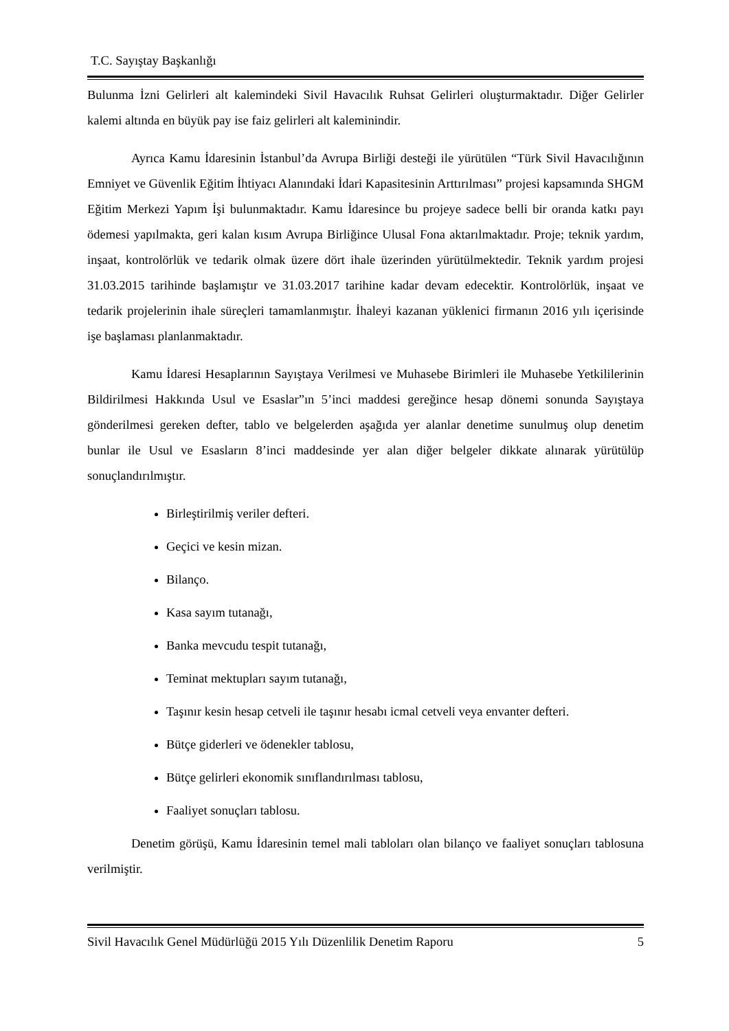T.C. Sayıştay Başkanlığı
Bulunma İzni Gelirleri alt kalemindeki Sivil Havacılık Ruhsat Gelirleri oluşturmaktadır. Diğer Gelirler kalemi altında en büyük pay ise faiz gelirleri alt kaleminindir.
Ayrıca Kamu İdaresinin İstanbul’da Avrupa Birliği desteği ile yürütülen “Türk Sivil Havacılığının Emniyet ve Güvenlik Eğitim İhtiyacı Alanındaki İdari Kapasitesinin Arttırılması” projesi kapsamında SHGM Eğitim Merkezi Yapım İşi bulunmaktadır. Kamu İdaresince bu projeye sadece belli bir oranda katkı payı ödemesi yapılmakta, geri kalan kısım Avrupa Birliğince Ulusal Fona aktarılmaktadır. Proje; teknik yardım, inşaat, kontrolörlük ve tedarik olmak üzere dört ihale üzerinden yürütülmektedir. Teknik yardım projesi 31.03.2015 tarihinde başlamıştır ve 31.03.2017 tarihine kadar devam edecektir. Kontrolörlük, inşaat ve tedarik projelerinin ihale süreçleri tamamlanmıştır. İhaleyi kazanan yüklenici firmanın 2016 yılı içerisinde işe başlaması planlanmaktadır.
Kamu İdaresi Hesaplarının Sayıştaya Verilmesi ve Muhasebe Birimleri ile Muhasebe Yetkililerinin Bildirilmesi Hakkında Usul ve Esaslar”ın 5’inci maddesi gereğince hesap dönemi sonunda Sayıştaya gönderilmesi gereken defter, tablo ve belgelerden aşağıda yer alanlar denetime sunulmuş olup denetim bunlar ile Usul ve Esasların 8’inci maddesinde yer alan diğer belgeler dikkate alınarak yürütülüp sonuçlandırılmıştır.
Birleştirilmiş veriler defteri.
Geçici ve kesin mizan.
Bilanço.
Kasa sayım tutanağı,
Banka mevcudu tespit tutanağı,
Teminat mektupları sayım tutanağı,
Taşınır kesin hesap cetveli ile taşınır hesabı icmal cetveli veya envanter defteri.
Bütçe giderleri ve ödenekler tablosu,
Bütçe gelirleri ekonomik sınıflandırılması tablosu,
Faaliyet sonuçları tablosu.
Denetim görüşü, Kamu İdaresinin temel mali tabloları olan bilanço ve faaliyet sonuçları tablosuna verilmiştir.
Sivil Havacılık Genel Müdürlüğü 2015 Yılı Düzenlilik Denetim Raporu 5